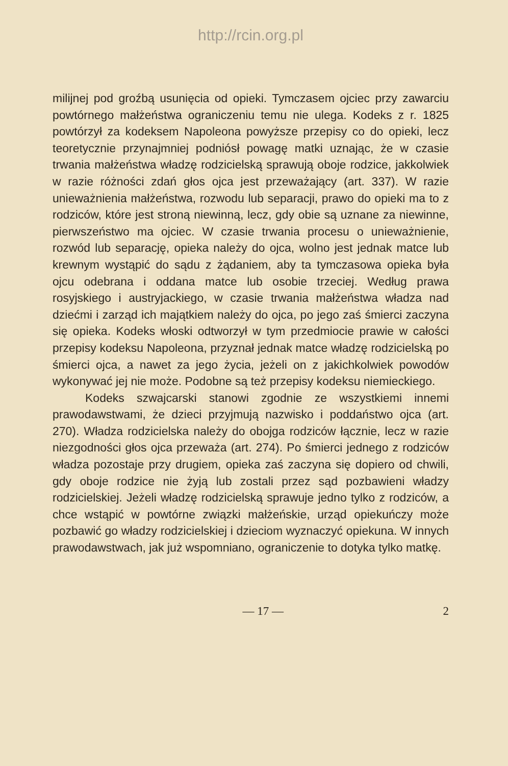http://rcin.org.pl
milijnej pod groźbą usunięcia od opieki. Tymczasem ojciec przy zawarciu powtórnego małżeństwa ograniczeniu temu nie ulega. Kodeks z r. 1825 powtórzył za kodeksem Napoleona powyższe przepisy co do opieki, lecz teoretycznie przynajmniej podniósł powagę matki uznając, że w czasie trwania małżeństwa władzę rodzicielską sprawują oboje rodzice, jakkolwiek w razie różności zdań głos ojca jest przeważający (art. 337). W razie unieważnienia małżeństwa, rozwodu lub separacji, prawo do opieki ma to z rodziców, które jest stroną niewinną, lecz, gdy obie są uznane za niewinne, pierwszeństwo ma ojciec. W czasie trwania procesu o unieważnienie, rozwód lub separację, opieka należy do ojca, wolno jest jednak matce lub krewnym wystąpić do sądu z żądaniem, aby ta tymczasowa opieka była ojcu odebrana i oddana matce lub osobie trzeciej. Według prawa rosyjskiego i austryjackiego, w czasie trwania małżeństwa władza nad dziećmi i zarząd ich majątkiem należy do ojca, po jego zaś śmierci zaczyna się opieka. Kodeks włoski odtworzył w tym przedmiocie prawie w całości przepisy kodeksu Napoleona, przyznał jednak matce władzę rodzicielską po śmierci ojca, a nawet za jego życia, jeżeli on z jakichkolwiek powodów wykonywać jej nie może. Podobne są też przepisy kodeksu niemieckiego.
Kodeks szwajcarski stanowi zgodnie ze wszystkiemi innemi prawodawstwami, że dzieci przyjmują nazwisko i poddaństwo ojca (art. 270). Władza rodzicielska należy do obojga rodziców łącznie, lecz w razie niezgodności głos ojca przeważa (art. 274). Po śmierci jednego z rodziców władza pozostaje przy drugiem, opieka zaś zaczyna się dopiero od chwili, gdy oboje rodzice nie żyją lub zostali przez sąd pozbawieni władzy rodzicielskiej. Jeżeli władzę rodzicielską sprawuje jedno tylko z rodziców, a chce wstąpić w powtórne związki małżeńskie, urząd opiekuńczy może pozbawić go władzy rodzicielskiej i dzieciom wyznaczyć opiekuna. W innych prawodawstwach, jak już wspomniano, ograniczenie to dotyka tylko matkę.
— 17 — 2